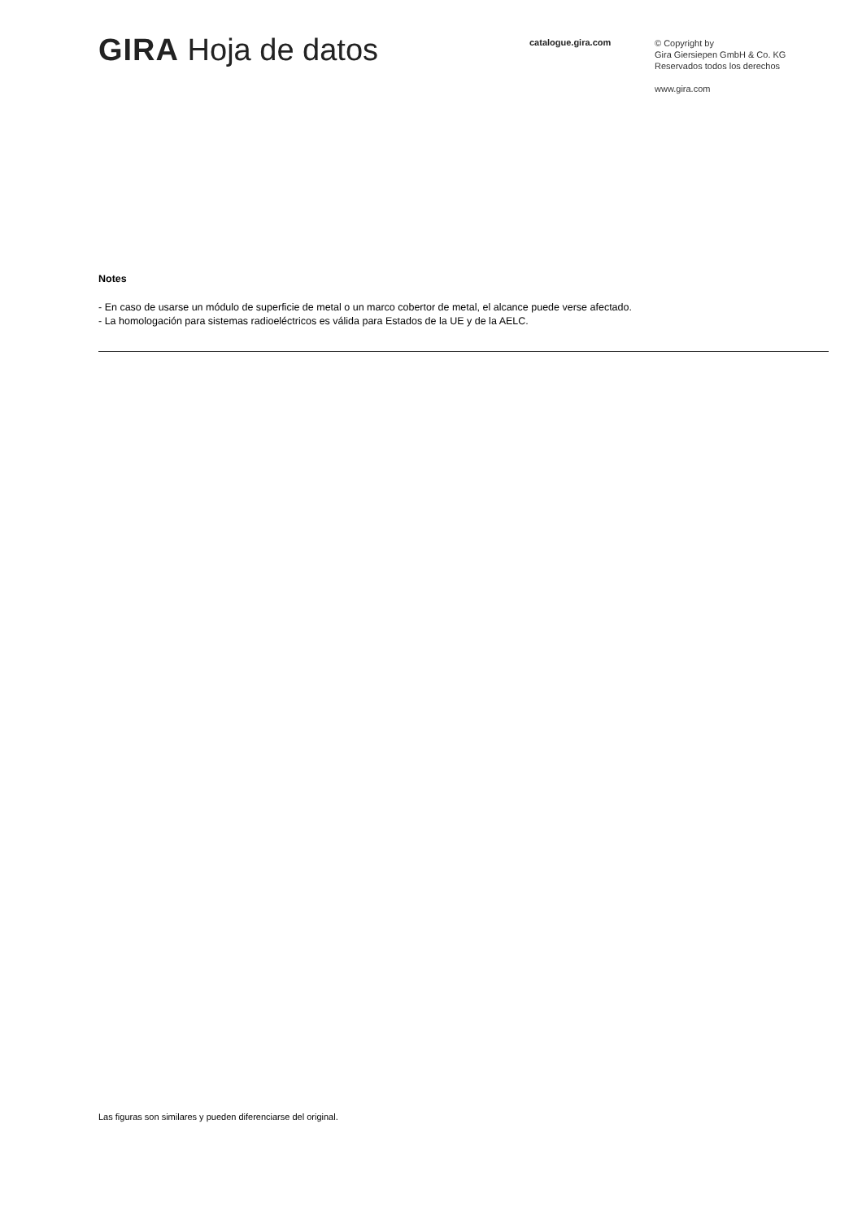GIRA Hoja de datos
catalogue.gira.com
© Copyright by
Gira Giersiepen GmbH & Co. KG
Reservados todos los derechos
www.gira.com
Notes
- En caso de usarse un módulo de superficie de metal o un marco cobertor de metal, el alcance puede verse afectado.
- La homologación para sistemas radioeléctricos es válida para Estados de la UE y de la AELC.
Las figuras son similares y pueden diferenciarse del original.